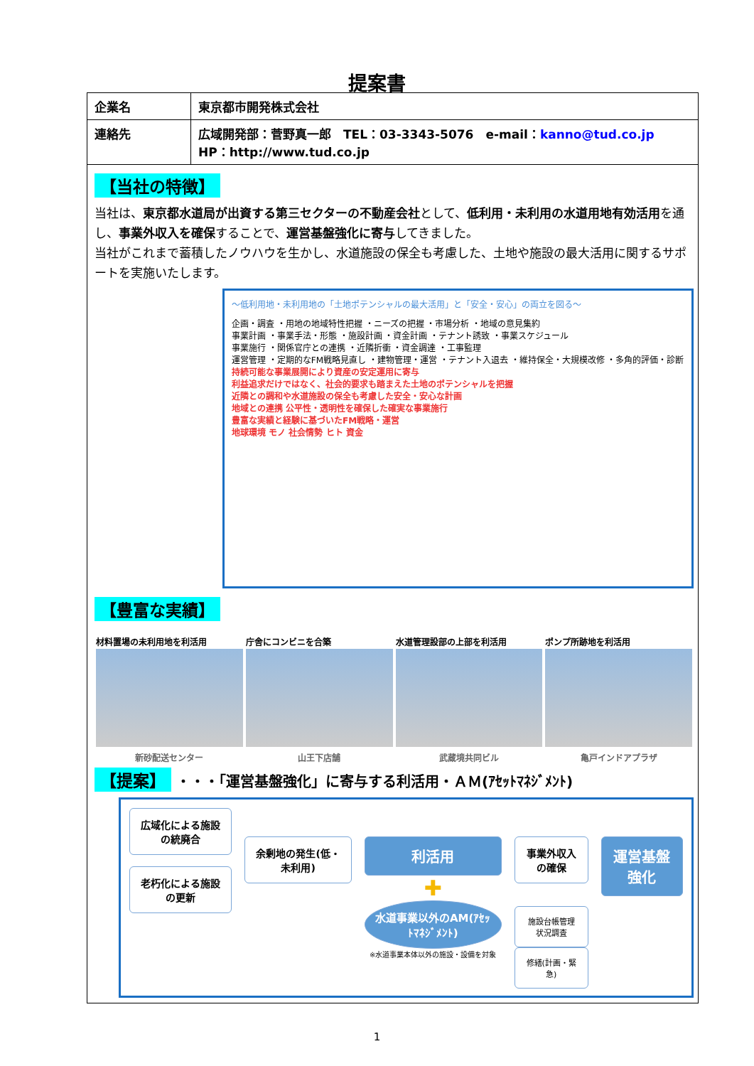提案書
| 企業名 | 東京都市開発株式会社 |
| 連絡先 | 広域開発部：菅野真一郎 TEL：03-3343-5076 e-mail： kanno@tud.co.jp HP：http://www.tud.co.jp |
【当社の特徴】
当社は、東京都水道局が出資する第三セクターの不動産会社として、低利用・未利用の水道用地有効活用を通し、事業外収入を確保することで、運営基盤強化に寄与してきました。
当社がこれまで蓄積したノウハウを生かし、水道施設の保全も考慮した、土地や施設の最大活用に関するサポートを実施いたします。
～低利用地・未利用地の「土地ポテンシャルの最大活用」と「安全・安心」の両立を図る～
企画・調査 ・用地の地域特性把握 ・ニーズの把握 ・市場分析 ・地域の意見集約
事業計画 ・事業手法・形態 ・施設計画 ・資金計画 ・テナント誘致 ・事業スケジュール
事業施行 ・関係官庁との連携 ・近隣折衝 ・資金調達 ・工事監理
運営管理 ・定期的なFM戦略見直し ・建物管理・運営 ・テナント入退去 ・維持保全・大規模改修 ・多角的評価・診断
持続可能な事業展開により資産の安定運用に寄与
利益追求だけではなく、社会的要求も踏まえた土地のポテンシャルを把握
近隣との調和や水道施設の保全も考慮した安全・安心な計画
地域との連携 公平性・透明性を確保した確実な事業施行
豊富な実績と経験に基づいたFM戦略・運営
地球環境 モノ 社会情勢 ヒト 資金
【豊富な実績】
材料置場の未利用地を利活用
新砂配送センター
庁舎にコンビニを合築
山王下店舗
水道管理設部の上部を利活用
武蔵境共同ビル
ポンプ所跡地を利活用
亀戸インドアプラザ
【提案】 ・・・「運営基盤強化」に寄与する利活用・ＡＭ(ｱｾｯﾄﾏﾈｼﾞﾒﾝﾄ)
広域化による施設の統廃合
老朽化による施設の更新
余剰地の発生(低・未利用)
利活用
✚
水道事業以外のAM(ｱｾｯﾄﾏﾈｼﾞﾒﾝﾄ)
※水道事業本体以外の施設・設備を対象
事業外収入の確保
施設台帳管理 状況調査
修繕(計画・緊急)
運営基盤強化
1